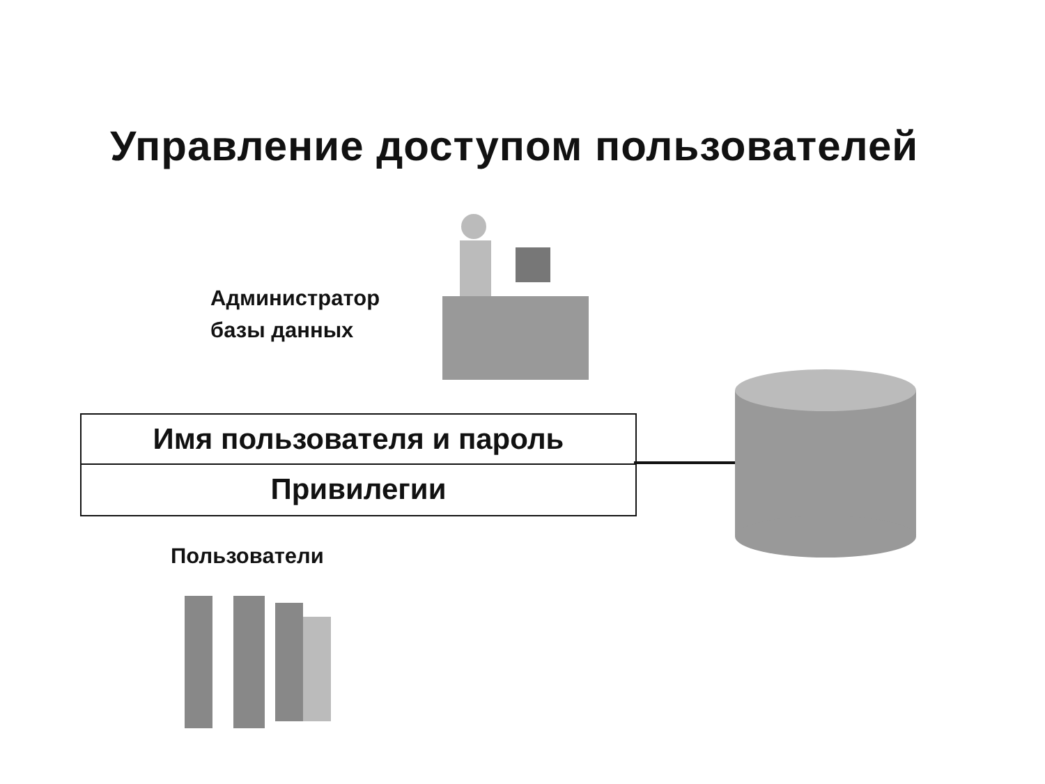Управление доступом пользователей
Администратор
базы данных
Имя пользователя и пароль
Привилегии
Пользователи